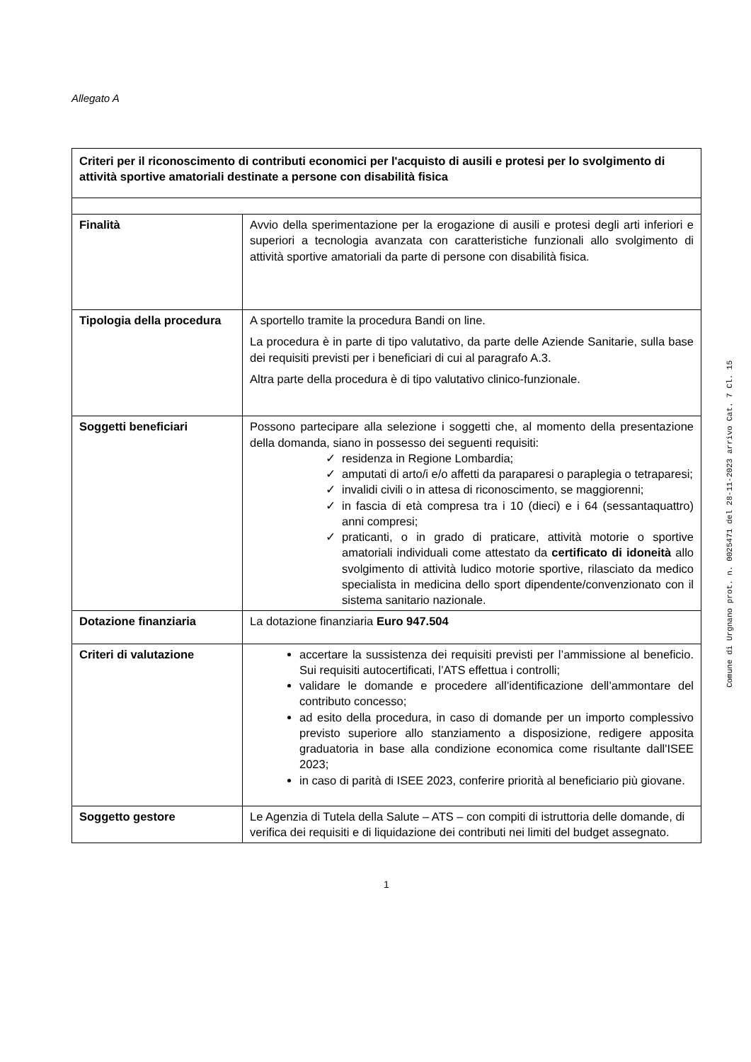Allegato A
| Criteri per il riconoscimento di contributi economici per l'acquisto di ausili e protesi per lo svolgimento di attività sportive amatoriali destinate a persone con disabilità fisica | |
| Finalità | Avvio della sperimentazione per la erogazione di ausili e protesi degli arti inferiori e superiori a tecnologia avanzata con caratteristiche funzionali allo svolgimento di attività sportive amatoriali da parte di persone con disabilità fisica. |
| Tipologia della procedura | A sportello tramite la procedura Bandi on line. La procedura è in parte di tipo valutativo, da parte delle Aziende Sanitarie, sulla base dei requisiti previsti per i beneficiari di cui al paragrafo A.3. Altra parte della procedura è di tipo valutativo clinico-funzionale. |
| Soggetti beneficiari | Possono partecipare alla selezione i soggetti che, al momento della presentazione della domanda, siano in possesso dei seguenti requisiti: residenza in Regione Lombardia; amputati di arto/i e/o affetti da paraparesi o paraplegia o tetraparesi; invalidi civili o in attesa di riconoscimento, se maggiorenni; in fascia di età compresa tra i 10 (dieci) e i 64 (sessantaquattro) anni compresi; praticanti, o in grado di praticare, attività motorie o sportive amatoriali individuali come attestato da certificato di idoneità allo svolgimento di attività ludico motorie sportive, rilasciato da medico specialista in medicina dello sport dipendente/convenzionato con il sistema sanitario nazionale. |
| Dotazione finanziaria | La dotazione finanziaria Euro 947.504 |
| Criteri di valutazione | accertare la sussistenza dei requisiti previsti per l’ammissione al beneficio. Sui requisiti autocertificati, l’ATS effettua i controlli; validare le domande e procedere all’identificazione dell’ammontare del contributo concesso; ad esito della procedura, in caso di domande per un importo complessivo previsto superiore allo stanziamento a disposizione, redigere apposita graduatoria in base alla condizione economica come risultante dall'ISEE 2023; in caso di parità di ISEE 2023, conferire priorità al beneficiario più giovane. |
| Soggetto gestore | Le Agenzia di Tutela della Salute – ATS – con compiti di istruttoria delle domande, di verifica dei requisiti e di liquidazione dei contributi nei limiti del budget assegnato. |
1
Comune di Urgnano prot. n. 0025471 del 28-11-2023 arrivo Cat. 7 Cl. 15